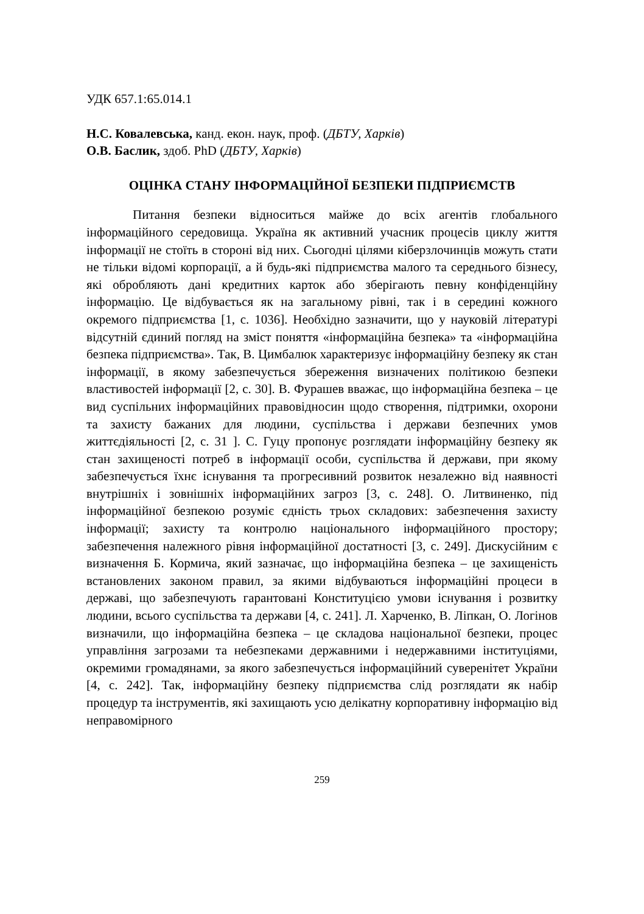УДК 657.1:65.014.1
Н.С. Ковалевська, канд. екон. наук, проф. (ДБТУ, Харків)
О.В. Баслик, здоб. PhD (ДБТУ, Харків)
ОЦІНКА СТАНУ ІНФОРМАЦІЙНОЇ БЕЗПЕКИ ПІДПРИЄМСТВ
Питання безпеки відноситься майже до всіх агентів глобального інформаційного середовища. Україна як активний учасник процесів циклу життя інформації не стоїть в стороні від них. Сьогодні цілями кіберзлочинців можуть стати не тільки відомі корпорації, а й будь-які підприємства малого та середнього бізнесу, які обробляють дані кредитних карток або зберігають певну конфіденційну інформацію. Це відбувається як на загальному рівні, так і в середині кожного окремого підприємства [1, с. 1036]. Необхідно зазначити, що у науковій літературі відсутній єдиний погляд на зміст поняття «інформаційна безпека» та «інформаційна безпека підприємства». Так, В. Цимбалюк характеризує інформаційну безпеку як стан інформації, в якому забезпечується збереження визначених політикою безпеки властивостей інформації [2, с. 30]. В. Фурашев вважає, що інформаційна безпека – це вид суспільних інформаційних правовідносин щодо створення, підтримки, охорони та захисту бажаних для людини, суспільства і держави безпечних умов життєдіяльності [2, с. 31 ]. С. Гуцу пропонує розглядати інформаційну безпеку як стан захищеності потреб в інформації особи, суспільства й держави, при якому забезпечується їхнє існування та прогресивний розвиток незалежно від наявності внутрішніх і зовнішніх інформаційних загроз [3, с. 248]. О. Литвиненко, під інформаційної безпекою розуміє єдність трьох складових: забезпечення захисту інформації; захисту та контролю національного інформаційного простору; забезпечення належного рівня інформаційної достатності [3, с. 249]. Дискусійним є визначення Б. Кормича, який зазначає, що інформаційна безпека – це захищеність встановлених законом правил, за якими відбуваються інформаційні процеси в державі, що забезпечують гарантовані Конституцією умови існування і розвитку людини, всього суспільства та держави [4, с. 241]. Л. Харченко, В. Ліпкан, О. Логінов визначили, що інформаційна безпека – це складова національної безпеки, процес управління загрозами та небезпеками державними і недержавними інституціями, окремими громадянами, за якого забезпечується інформаційний суверенітет України [4, с. 242]. Так, інформаційну безпеку підприємства слід розглядати як набір процедур та інструментів, які захищають усю делікатну корпоративну інформацію від неправомірного
259